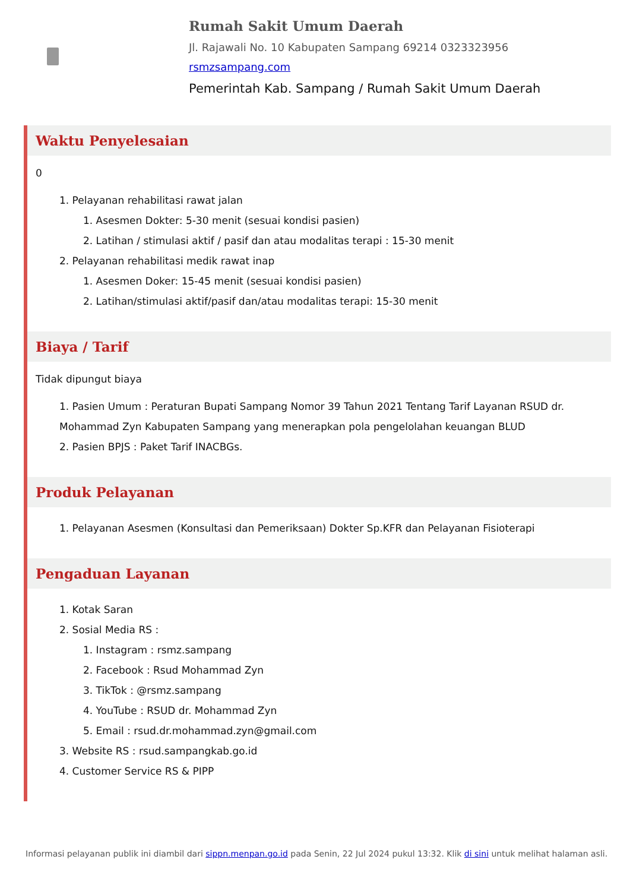Rumah Sakit Umum Daerah
Jl. Rajawali No. 10 Kabupaten Sampang 69214 0323323956
rsmzsampang.com
Pemerintah Kab. Sampang / Rumah Sakit Umum Daerah
Waktu Penyelesaian
0
1. Pelayanan rehabilitasi rawat jalan
1. Asesmen Dokter: 5-30 menit (sesuai kondisi pasien)
2. Latihan / stimulasi aktif / pasif dan atau modalitas terapi : 15-30 menit
2. Pelayanan rehabilitasi medik rawat inap
1. Asesmen Doker: 15-45 menit (sesuai kondisi pasien)
2. Latihan/stimulasi aktif/pasif dan/atau modalitas terapi: 15-30 menit
Biaya / Tarif
Tidak dipungut biaya
1. Pasien Umum : Peraturan Bupati Sampang Nomor 39 Tahun 2021 Tentang Tarif Layanan RSUD dr. Mohammad Zyn Kabupaten Sampang yang menerapkan pola pengelolahan keuangan BLUD
2. Pasien BPJS : Paket Tarif INACBGs.
Produk Pelayanan
1. Pelayanan Asesmen (Konsultasi dan Pemeriksaan) Dokter Sp.KFR dan Pelayanan Fisioterapi
Pengaduan Layanan
1. Kotak Saran
2. Sosial Media RS :
1. Instagram : rsmz.sampang
2. Facebook : Rsud Mohammad Zyn
3. TikTok : @rsmz.sampang
4. YouTube : RSUD dr. Mohammad Zyn
5. Email : rsud.dr.mohammad.zyn@gmail.com
3. Website RS : rsud.sampangkab.go.id
4. Customer Service RS & PIPP
Informasi pelayanan publik ini diambil dari sippn.menpan.go.id pada Senin, 22 Jul 2024 pukul 13:32. Klik di sini untuk melihat halaman asli.